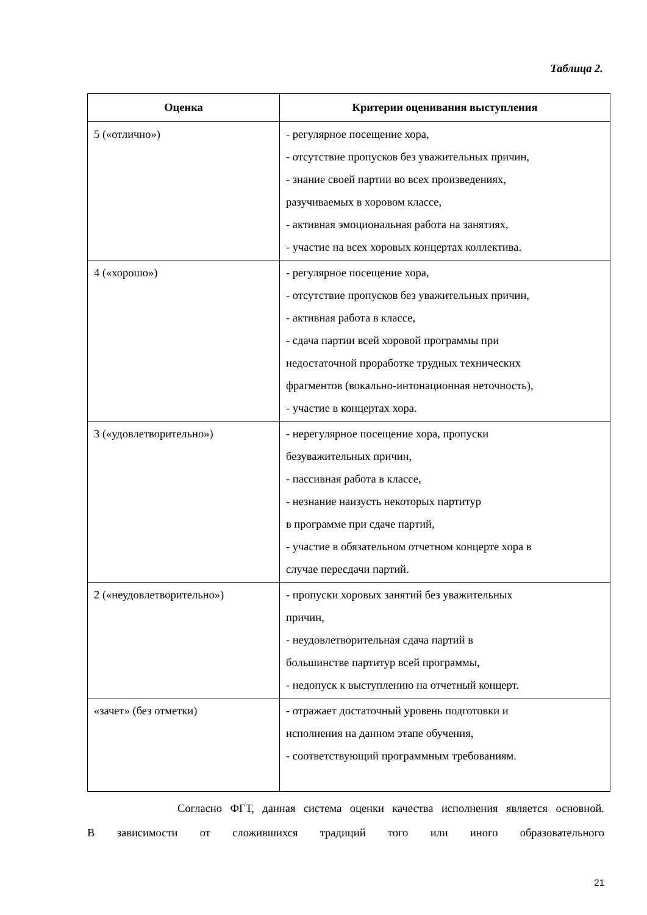Таблица 2.
| Оценка | Критерии оценивания выступления |
| --- | --- |
| 5 («отлично») | - регулярное посещение хора, - отсутствие пропусков без уважительных причин, - знание своей партии во всех произведениях, разучиваемых в хоровом классе, - активная эмоциональная работа на занятиях, - участие на всех хоровых концертах коллектива. |
| 4 («хорошо») | - регулярное посещение хора, - отсутствие пропусков без уважительных причин, - активная работа в классе, - сдача партии всей хоровой программы при недостаточной проработке трудных технических фрагментов (вокально-интонационная неточность), - участие в концертах хора. |
| 3 («удовлетворительно») | - нерегулярное посещение хора, пропуски безуважительных причин, - пассивная работа в классе, - незнание наизусть некоторых партитур в программе при сдаче партий, - участие в обязательном отчетном концерте хора в случае пересдачи партий. |
| 2 («неудовлетворительно») | - пропуски хоровых занятий без уважительных причин, - неудовлетворительная сдача партий в большинстве партитур всей программы, - недопуск к выступлению на отчетный концерт. |
| «зачет» (без отметки) | - отражает достаточный уровень подготовки и исполнения на данном этапе обучения, - соответствующий программным требованиям. |
Согласно ФГТ, данная система оценки качества исполнения является основной.
В зависимости от сложившихся традиций того или иного образовательного
21